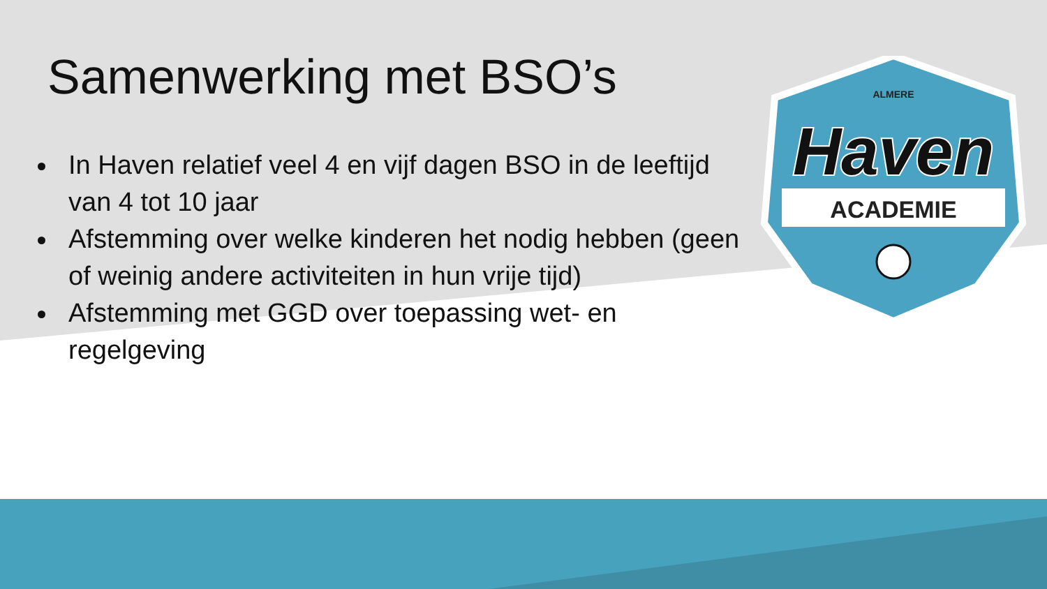ALMERE
Haven
ACADEMIE
Samenwerking met BSO’s
In Haven relatief veel 4 en vijf dagen BSO in de leeftijd van 4 tot 10 jaar
Afstemming over welke kinderen het nodig hebben (geen of weinig andere activiteiten in hun vrije tijd)
Afstemming met GGD over toepassing wet- en regelgeving